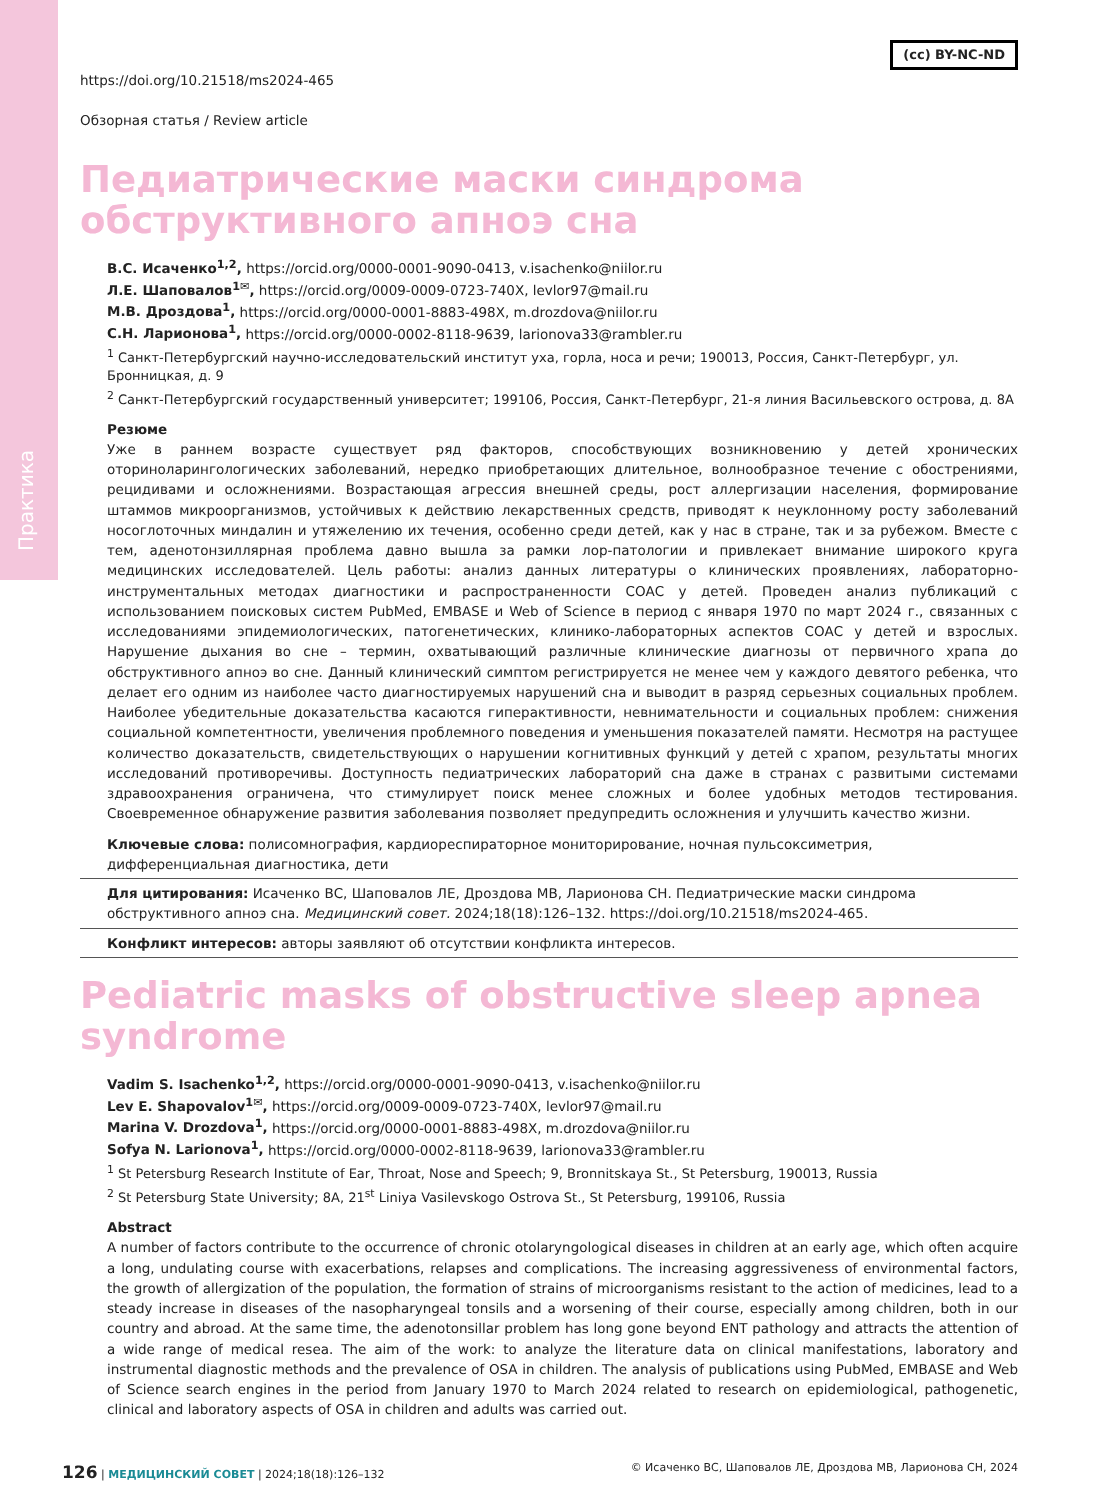Практика
(cc) BY-NC-ND
https://doi.org/10.21518/ms2024-465
Обзорная статья / Review article
Педиатрические маски синдрома
обструктивного апноэ сна
В.С. Исаченко<sup>1,2</sup>, https://orcid.org/0000-0001-9090-0413, v.isachenko@niilor.ru
Л.Е. Шаповалов<sup>1✉</sup>, https://orcid.org/0009-0009-0723-740X, levlor97@mail.ru
М.В. Дроздова<sup>1</sup>, https://orcid.org/0000-0001-8883-498X, m.drozdova@niilor.ru
С.Н. Ларионова<sup>1</sup>, https://orcid.org/0000-0002-8118-9639, larionova33@rambler.ru
<sup>1</sup> Санкт-Петербургский научно-исследовательский институт уха, горла, носа и речи; 190013, Россия, Санкт-Петербург, ул. Бронницкая, д. 9
<sup>2</sup> Санкт-Петербургский государственный университет; 199106, Россия, Санкт-Петербург, 21-я линия Васильевского острова, д. 8А
Резюме
Уже в раннем возрасте существует ряд факторов, способствующих возникновению у детей хронических оториноларингологических заболеваний, нередко приобретающих длительное, волнообразное течение с обострениями, рецидивами и осложнениями. Возрастающая агрессия внешней среды, рост аллергизации населения, формирование штаммов микроорганизмов, устойчивых к действию лекарственных средств, приводят к неуклонному росту заболеваний носоглоточных миндалин и утяжелению их течения, особенно среди детей, как у нас в стране, так и за рубежом. Вместе с тем, аденотонзиллярная проблема давно вышла за рамки лор-патологии и привлекает внимание широкого круга медицинских исследователей. Цель работы: анализ данных литературы о клинических проявлениях, лабораторно-инструментальных методах диагностики и распространенности СОАС у детей. Проведен анализ публикаций с использованием поисковых систем PubMed, EMBASE и Web of Science в период с января 1970 по март 2024 г., связанных с исследованиями эпидемиологических, патогенетических, клинико-лабораторных аспектов СОАС у детей и взрослых. Нарушение дыхания во сне – термин, охватывающий различные клинические диагнозы от первичного храпа до обструктивного апноэ во сне. Данный клинический симптом регистрируется не менее чем у каждого девятого ребенка, что делает его одним из наиболее часто диагностируемых нарушений сна и выводит в разряд серьезных социальных проблем. Наиболее убедительные доказательства касаются гиперактивности, невнимательности и социальных проблем: снижения социальной компетентности, увеличения проблемного поведения и уменьшения показателей памяти. Несмотря на растущее количество доказательств, свидетельствующих о нарушении когнитивных функций у детей с храпом, результаты многих исследований противоречивы. Доступность педиатрических лабораторий сна даже в странах с развитыми системами здравоохранения ограничена, что стимулирует поиск менее сложных и более удобных методов тестирования. Своевременное обнаружение развития заболевания позволяет предупредить осложнения и улучшить качество жизни.
Ключевые слова: полисомнография, кардиореспираторное мониторирование, ночная пульсоксиметрия, дифференциальная диагностика, дети
Для цитирования: Исаченко ВС, Шаповалов ЛЕ, Дроздова МВ, Ларионова СН. Педиатрические маски синдрома обструктивного апноэ сна. Медицинский совет. 2024;18(18):126–132. https://doi.org/10.21518/ms2024-465.
Конфликт интересов: авторы заявляют об отсутствии конфликта интересов.
Pediatric masks of obstructive sleep apnea syndrome
Vadim S. Isachenko<sup>1,2</sup>, https://orcid.org/0000-0001-9090-0413, v.isachenko@niilor.ru
Lev E. Shapovalov<sup>1✉</sup>, https://orcid.org/0009-0009-0723-740X, levlor97@mail.ru
Marina V. Drozdova<sup>1</sup>, https://orcid.org/0000-0001-8883-498X, m.drozdova@niilor.ru
Sofya N. Larionova<sup>1</sup>, https://orcid.org/0000-0002-8118-9639, larionova33@rambler.ru
<sup>1</sup> St Petersburg Research Institute of Ear, Throat, Nose and Speech; 9, Bronnitskaya St., St Petersburg, 190013, Russia
<sup>2</sup> St Petersburg State University; 8A, 21<sup>st</sup> Liniya Vasilevskogo Ostrova St., St Petersburg, 199106, Russia
Abstract
A number of factors contribute to the occurrence of chronic otolaryngological diseases in children at an early age, which often acquire a long, undulating course with exacerbations, relapses and complications. The increasing aggressiveness of environmental factors, the growth of allergization of the population, the formation of strains of microorganisms resistant to the action of medicines, lead to a steady increase in diseases of the nasopharyngeal tonsils and a worsening of their course, especially among children, both in our country and abroad. At the same time, the adenotonsillar problem has long gone beyond ENT pathology and attracts the attention of a wide range of medical resea. The aim of the work: to analyze the literature data on clinical manifestations, laboratory and instrumental diagnostic methods and the prevalence of OSA in children. The analysis of publications using PubMed, EMBASE and Web of Science search engines in the period from January 1970 to March 2024 related to research on epidemiological, pathogenetic, clinical and laboratory aspects of OSA in children and adults was carried out.
126 | МЕДИЦИНСКИЙ СОВЕТ | 2024;18(18):126–132 © Исаченко ВС, Шаповалов ЛЕ, Дроздова МВ, Ларионова СН, 2024